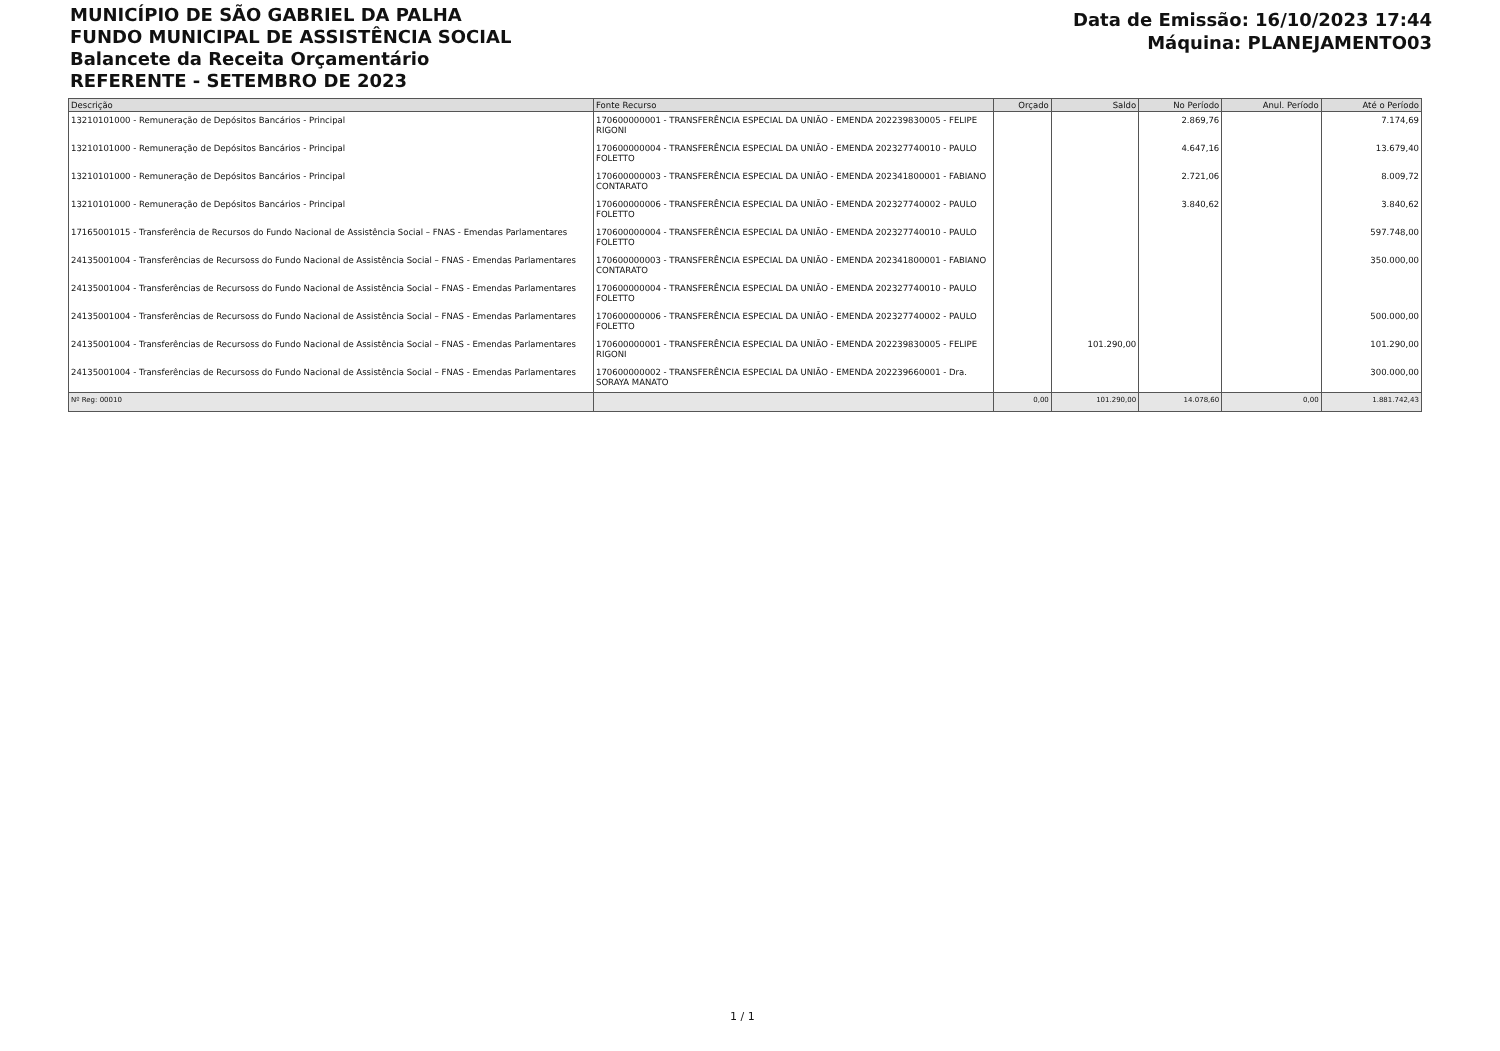MUNICÍPIO DE SÃO GABRIEL DA PALHA
FUNDO MUNICIPAL DE ASSISTÊNCIA SOCIAL
Balancete da Receita Orçamentário
REFERENTE - SETEMBRO DE 2023
Data de Emissão: 16/10/2023 17:44
Máquina: PLANEJAMENTO03
| Descrição | Fonte Recurso | Orçado | Saldo | No Período | Anul. Período | Até o Período |
| --- | --- | --- | --- | --- | --- | --- |
| 13210101000 - Remuneração de Depósitos Bancários - Principal | 170600000001 - TRANSFERÊNCIA ESPECIAL DA UNIÃO - EMENDA 202239830005 - FELIPE RIGONI | | | 2.869,76 | | 7.174,69 |
| 13210101000 - Remuneração de Depósitos Bancários - Principal | 170600000004 - TRANSFERÊNCIA ESPECIAL DA UNIÃO - EMENDA 202327740010 - PAULO FOLETTO | | | 4.647,16 | | 13.679,40 |
| 13210101000 - Remuneração de Depósitos Bancários - Principal | 170600000003 - TRANSFERÊNCIA ESPECIAL DA UNIÃO - EMENDA 202341800001 - FABIANO CONTARATO | | | 2.721,06 | | 8.009,72 |
| 13210101000 - Remuneração de Depósitos Bancários - Principal | 170600000006 - TRANSFERÊNCIA ESPECIAL DA UNIÃO - EMENDA 202327740002 - PAULO FOLETTO | | | 3.840,62 | | 3.840,62 |
| 17165001015 - Transferência de Recursos do Fundo Nacional de Assistência Social – FNAS - Emendas Parlamentares | 170600000004 - TRANSFERÊNCIA ESPECIAL DA UNIÃO - EMENDA 202327740010 - PAULO FOLETTO | | | | | 597.748,00 |
| 24135001004 - Transferências de Recursoss do Fundo Nacional de Assistência Social – FNAS - Emendas Parlamentares | 170600000003 - TRANSFERÊNCIA ESPECIAL DA UNIÃO - EMENDA 202341800001 - FABIANO CONTARATO | | | | | 350.000,00 |
| 24135001004 - Transferências de Recursoss do Fundo Nacional de Assistência Social – FNAS - Emendas Parlamentares | 170600000004 - TRANSFERÊNCIA ESPECIAL DA UNIÃO - EMENDA 202327740010 - PAULO FOLETTO | | | | | |
| 24135001004 - Transferências de Recursoss do Fundo Nacional de Assistência Social – FNAS - Emendas Parlamentares | 170600000006 - TRANSFERÊNCIA ESPECIAL DA UNIÃO - EMENDA 202327740002 - PAULO FOLETTO | | | | | 500.000,00 |
| 24135001004 - Transferências de Recursoss do Fundo Nacional de Assistência Social – FNAS - Emendas Parlamentares | 170600000001 - TRANSFERÊNCIA ESPECIAL DA UNIÃO - EMENDA 202239830005 - FELIPE RIGONI | | 101.290,00 | | | 101.290,00 |
| 24135001004 - Transferências de Recursoss do Fundo Nacional de Assistência Social – FNAS - Emendas Parlamentares | 170600000002 - TRANSFERÊNCIA ESPECIAL DA UNIÃO - EMENDA 202239660001 - Dra. SORAYA MANATO | | | | | 300.000,00 |
| Nº Reg: 00010 | | 0,00 | 101.290,00 | 14.078,60 | 0,00 | 1.881.742,43 |
1 / 1